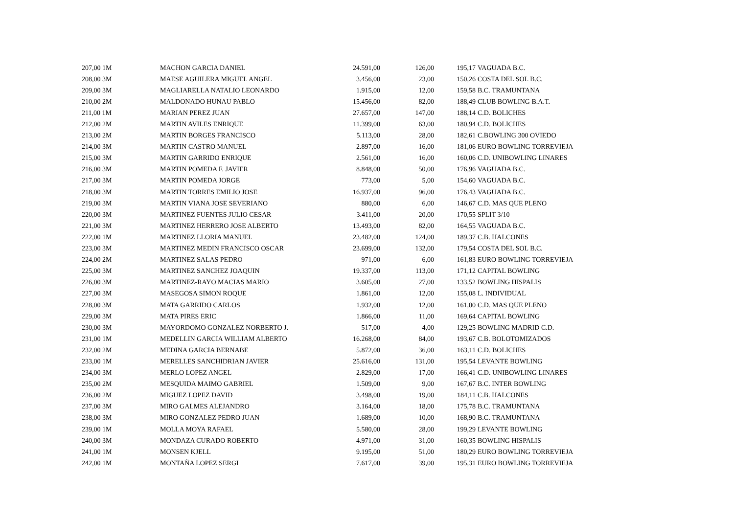| 207,00 1M | MACHON GARCIA DANIEL | 24.591,00 | 126,00 | 195,17 | VAGUADA B.C. |
| 208,00 3M | MAESE AGUILERA MIGUEL ANGEL | 3.456,00 | 23,00 | 150,26 | COSTA DEL SOL B.C. |
| 209,00 3M | MAGLIARELLA NATALIO LEONARDO | 1.915,00 | 12,00 | 159,58 | B.C. TRAMUNTANA |
| 210,00 2M | MALDONADO HUNAU PABLO | 15.456,00 | 82,00 | 188,49 | CLUB BOWLING B.A.T. |
| 211,00 1M | MARIAN PEREZ JUAN | 27.657,00 | 147,00 | 188,14 | C.D. BOLICHES |
| 212,00 2M | MARTIN AVILES ENRIQUE | 11.399,00 | 63,00 | 180,94 | C.D. BOLICHES |
| 213,00 2M | MARTIN BORGES FRANCISCO | 5.113,00 | 28,00 | 182,61 | C.BOWLING 300 OVIEDO |
| 214,00 3M | MARTIN CASTRO MANUEL | 2.897,00 | 16,00 | 181,06 | EURO BOWLING TORREVIEJA |
| 215,00 3M | MARTIN GARRIDO ENRIQUE | 2.561,00 | 16,00 | 160,06 | C.D. UNIBOWLING LINARES |
| 216,00 3M | MARTIN POMEDA F. JAVIER | 8.848,00 | 50,00 | 176,96 | VAGUADA B.C. |
| 217,00 3M | MARTIN POMEDA JORGE | 773,00 | 5,00 | 154,60 | VAGUADA B.C. |
| 218,00 3M | MARTIN TORRES EMILIO JOSE | 16.937,00 | 96,00 | 176,43 | VAGUADA B.C. |
| 219,00 3M | MARTIN VIANA JOSE SEVERIANO | 880,00 | 6,00 | 146,67 | C.D. MAS QUE PLENO |
| 220,00 3M | MARTINEZ FUENTES JULIO CESAR | 3.411,00 | 20,00 | 170,55 | SPLIT 3/10 |
| 221,00 3M | MARTINEZ HERRERO JOSE ALBERTO | 13.493,00 | 82,00 | 164,55 | VAGUADA B.C. |
| 222,00 1M | MARTINEZ LLORIA MANUEL | 23.482,00 | 124,00 | 189,37 | C.B. HALCONES |
| 223,00 3M | MARTINEZ MEDIN FRANCISCO OSCAR | 23.699,00 | 132,00 | 179,54 | COSTA DEL SOL B.C. |
| 224,00 2M | MARTINEZ SALAS PEDRO | 971,00 | 6,00 | 161,83 | EURO BOWLING TORREVIEJA |
| 225,00 3M | MARTINEZ SANCHEZ JOAQUIN | 19.337,00 | 113,00 | 171,12 | CAPITAL BOWLING |
| 226,00 3M | MARTINEZ-RAYO MACIAS MARIO | 3.605,00 | 27,00 | 133,52 | BOWLING HISPALIS |
| 227,00 3M | MASEGOSA SIMON ROQUE | 1.861,00 | 12,00 | 155,08 | L. INDIVIDUAL |
| 228,00 3M | MATA GARRIDO CARLOS | 1.932,00 | 12,00 | 161,00 | C.D. MAS QUE PLENO |
| 229,00 3M | MATA PIRES ERIC | 1.866,00 | 11,00 | 169,64 | CAPITAL BOWLING |
| 230,00 3M | MAYORDOMO GONZALEZ NORBERTO J. | 517,00 | 4,00 | 129,25 | BOWLING MADRID C.D. |
| 231,00 1M | MEDELLIN GARCIA WILLIAM ALBERTO | 16.268,00 | 84,00 | 193,67 | C.B. BOLOTOMIZADOS |
| 232,00 2M | MEDINA GARCIA BERNABE | 5.872,00 | 36,00 | 163,11 | C.D. BOLICHES |
| 233,00 1M | MERELLES SANCHIDRIAN JAVIER | 25.616,00 | 131,00 | 195,54 | LEVANTE BOWLING |
| 234,00 3M | MERLO LOPEZ ANGEL | 2.829,00 | 17,00 | 166,41 | C.D. UNIBOWLING LINARES |
| 235,00 2M | MESQUIDA MAIMO GABRIEL | 1.509,00 | 9,00 | 167,67 | B.C. INTER BOWLING |
| 236,00 2M | MIGUEZ LOPEZ DAVID | 3.498,00 | 19,00 | 184,11 | C.B. HALCONES |
| 237,00 3M | MIRO GALMES ALEJANDRO | 3.164,00 | 18,00 | 175,78 | B.C. TRAMUNTANA |
| 238,00 3M | MIRO GONZALEZ PEDRO JUAN | 1.689,00 | 10,00 | 168,90 | B.C. TRAMUNTANA |
| 239,00 1M | MOLLA MOYA RAFAEL | 5.580,00 | 28,00 | 199,29 | LEVANTE BOWLING |
| 240,00 3M | MONDAZA CURADO ROBERTO | 4.971,00 | 31,00 | 160,35 | BOWLING HISPALIS |
| 241,00 1M | MONSEN KJELL | 9.195,00 | 51,00 | 180,29 | EURO BOWLING TORREVIEJA |
| 242,00 1M | MONTAÑA LOPEZ SERGI | 7.617,00 | 39,00 | 195,31 | EURO BOWLING TORREVIEJA |